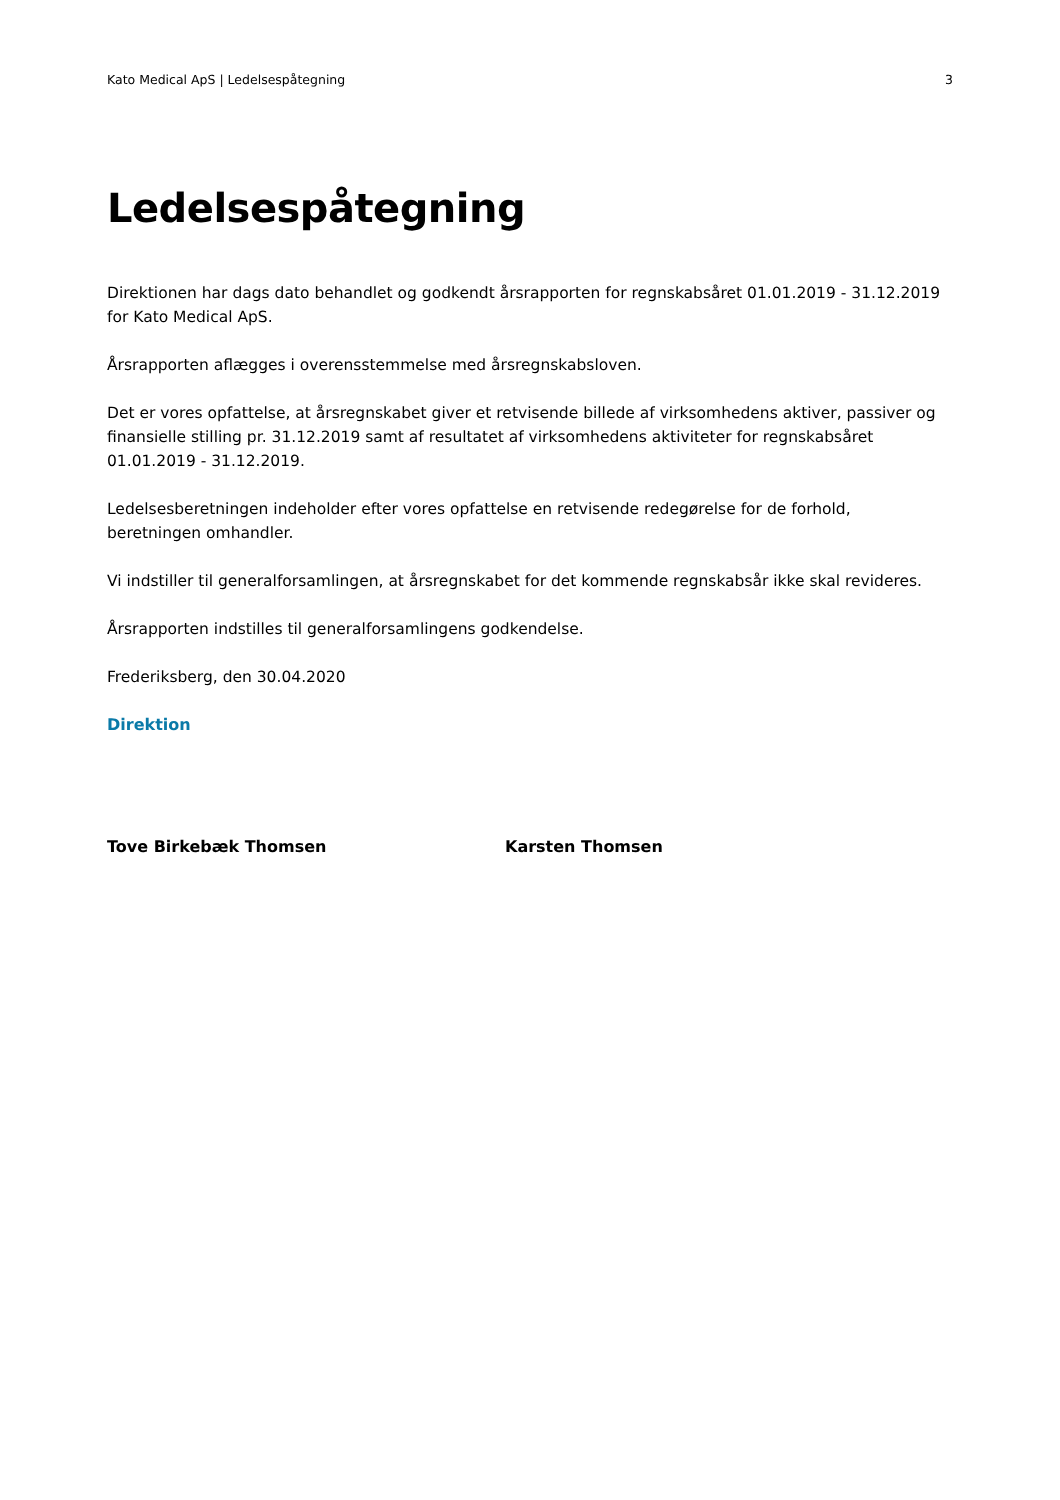Kato Medical ApS | Ledelsespåtegning 3
Ledelsespåtegning
Direktionen har dags dato behandlet og godkendt årsrapporten for regnskabsåret 01.01.2019 - 31.12.2019 for Kato Medical ApS.
Årsrapporten aflægges i overensstemmelse med årsregnskabsloven.
Det er vores opfattelse, at årsregnskabet giver et retvisende billede af virksomhedens aktiver, passiver og finansielle stilling pr. 31.12.2019 samt af resultatet af virksomhedens aktiviteter for regnskabsåret 01.01.2019 - 31.12.2019.
Ledelsesberetningen indeholder efter vores opfattelse en retvisende redegørelse for de forhold, beretningen omhandler.
Vi indstiller til generalforsamlingen, at årsregnskabet for det kommende regnskabsår ikke skal revideres.
Årsrapporten indstilles til generalforsamlingens godkendelse.
Frederiksberg, den 30.04.2020
Direktion
Tove Birkebæk Thomsen Karsten Thomsen